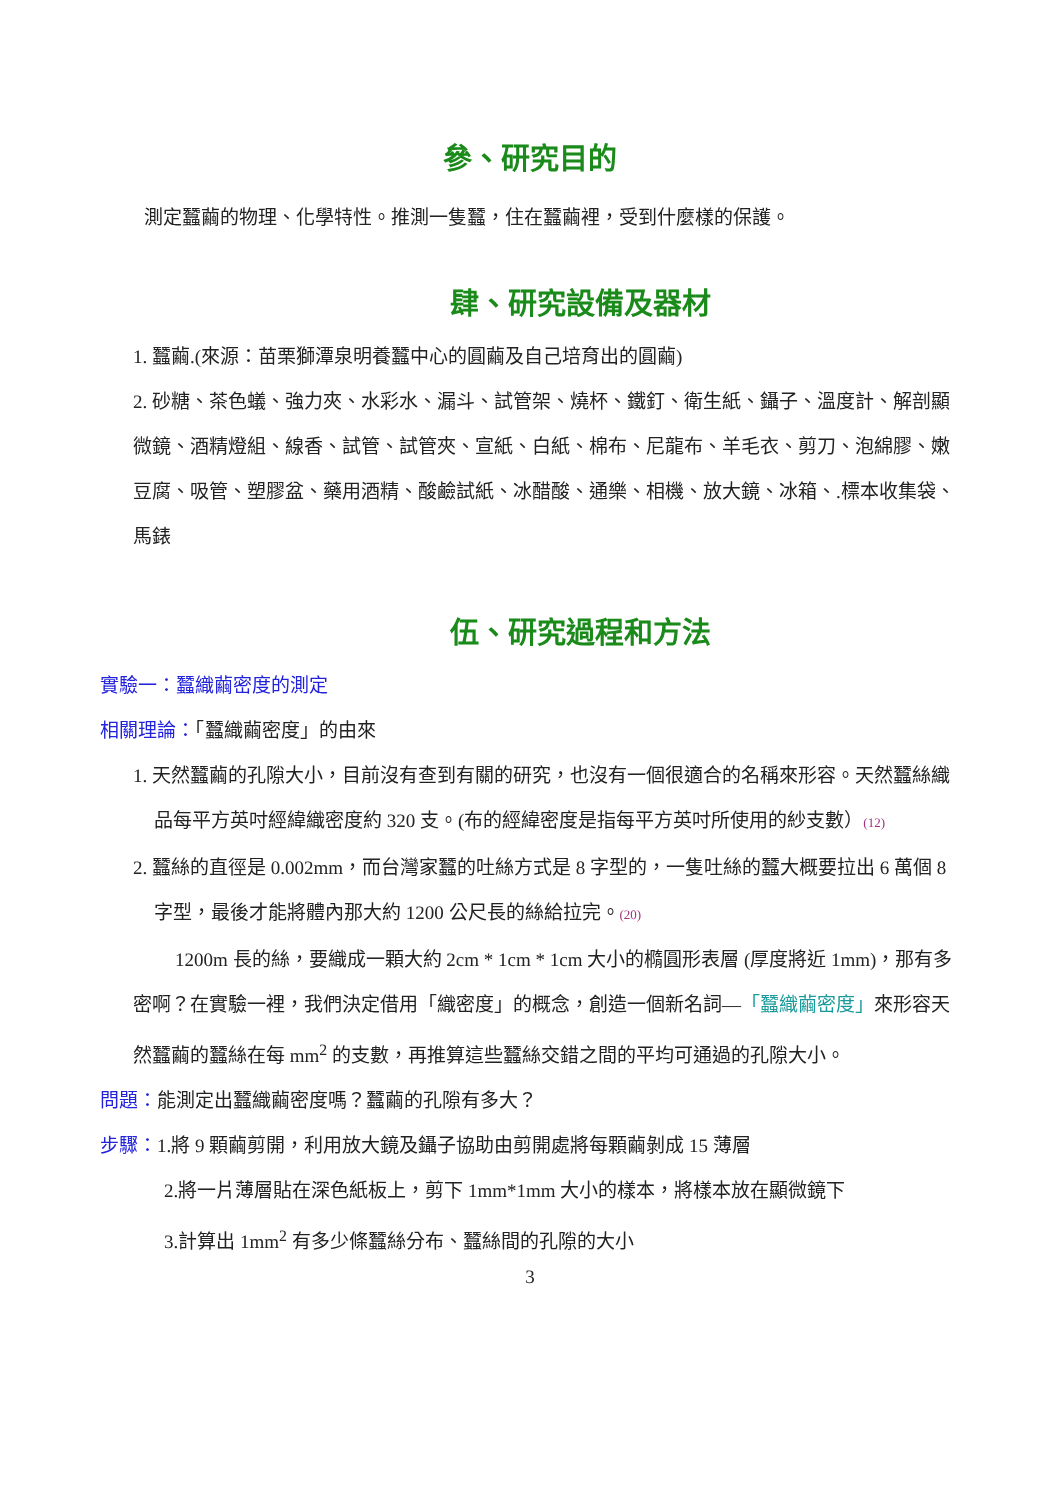參、研究目的
測定蠶繭的物理、化學特性。推測一隻蠶，住在蠶繭裡，受到什麼樣的保護。
肆、研究設備及器材
1. 蠶繭.(來源：苗栗獅潭泉明養蠶中心的圓繭及自己培育出的圓繭)
2. 砂糖、茶色蟻、強力夾、水彩水、漏斗、試管架、燒杯、鐵釘、衛生紙、鑷子、溫度計、解剖顯微鏡、酒精燈組、線香、試管、試管夾、宣紙、白紙、棉布、尼龍布、羊毛衣、剪刀、泡綿膠、嫩豆腐、吸管、塑膠盆、藥用酒精、酸鹼試紙、冰醋酸、通樂、相機、放大鏡、冰箱、.標本收集袋、馬錶
伍、研究過程和方法
實驗一：蠶織繭密度的測定
相關理論：「蠶織繭密度」的由來
1. 天然蠶繭的孔隙大小，目前沒有查到有關的研究，也沒有一個很適合的名稱來形容。天然蠶絲織品每平方英吋經緯織密度約 320 支。(布的經緯密度是指每平方英吋所使用的紗支數）(12)
2. 蠶絲的直徑是 0.002mm，而台灣家蠶的吐絲方式是 8 字型的，一隻吐絲的蠶大概要拉出 6 萬個 8 字型，最後才能將體內那大約 1200 公尺長的絲給拉完。(20)
1200m 長的絲，要織成一顆大約 2cm * 1cm * 1cm 大小的橢圓形表層 (厚度將近 1mm)，那有多密啊？在實驗一裡，我們決定借用「織密度」的概念，創造一個新名詞—「蠶織繭密度」來形容天然蠶繭的蠶絲在每 mm<sup>2</sup> 的支數，再推算這些蠶絲交錯之間的平均可通過的孔隙大小。
問題：能測定出蠶織繭密度嗎？蠶繭的孔隙有多大？
步驟：1.將 9 顆繭剪開，利用放大鏡及鑷子協助由剪開處將每顆繭剝成 15 薄層
2.將一片薄層貼在深色紙板上，剪下 1mm*1mm 大小的樣本，將樣本放在顯微鏡下
3.計算出 1mm<sup>2</sup> 有多少條蠶絲分布、蠶絲間的孔隙的大小
3